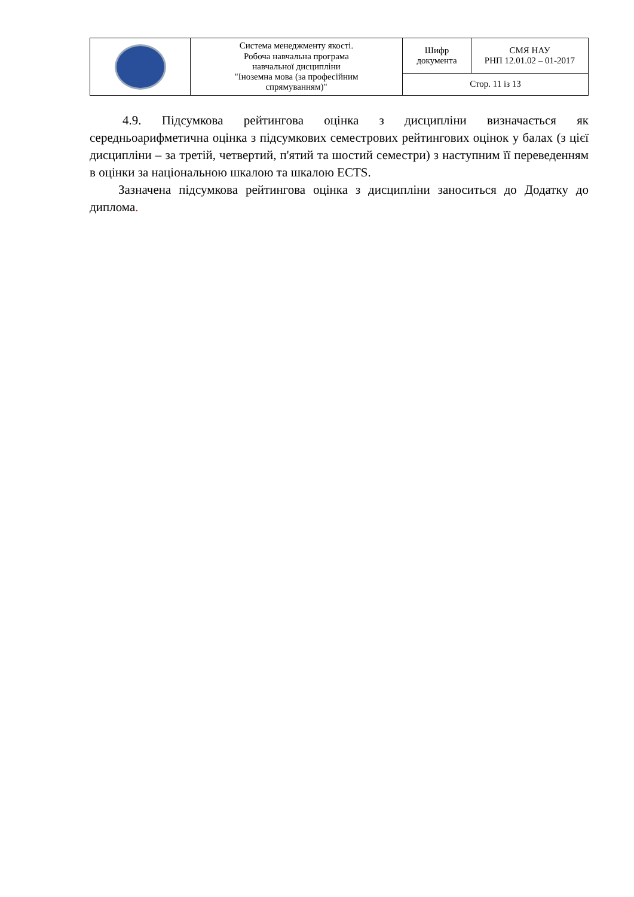| | Система менеджменту якості. Робоча навчальна програма навчальної дисципліни "Іноземна мова (за професійним спрямуванням)" | Шифр документа | СМЯ НАУ РНП 12.01.02 – 01-2017 |
| | | Стор. 11 із 13 | |
4.9. Підсумкова рейтингова оцінка з дисципліни визначається як середньоарифметична оцінка з підсумкових семестрових рейтингових оцінок у балах (з цієї дисципліни – за третій, четвертий, п'ятий та шостий семестри) з наступним її переведенням в оцінки за національною шкалою та шкалою ECTS.
Зазначена підсумкова рейтингова оцінка з дисципліни заноситься до Додатку до диплома.